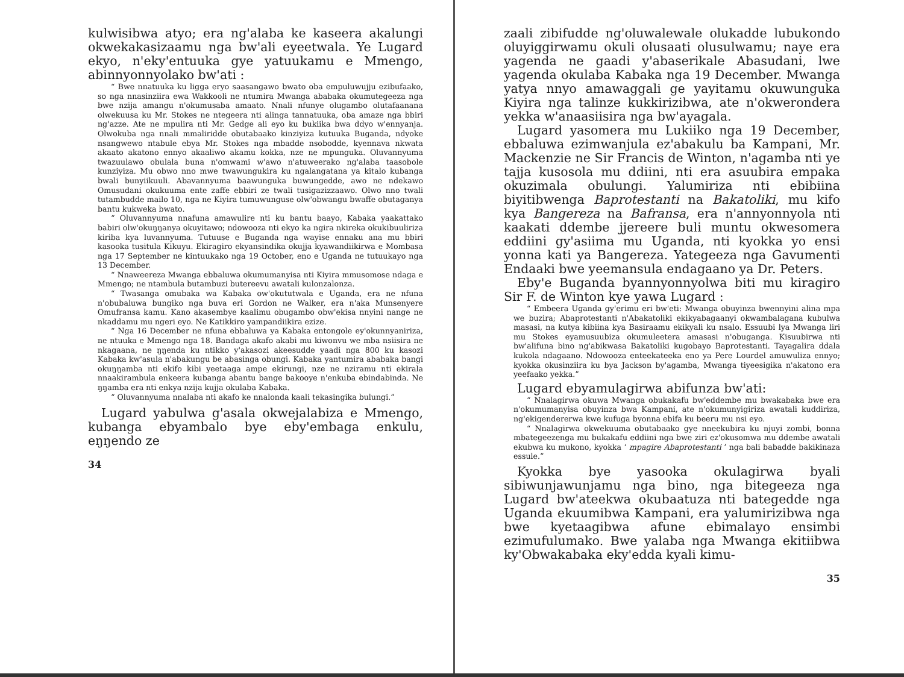kulwisibwa atyo; era ng'alaba ke kaseera akalungi okwekakasizaamu nga bw'ali eyeetwala. Ye Lugard ekyo, n'eky'entuuka gye yatuukamu e Mmengo, abinnyonnyolako bw'ati :
“ Bwe nnatuuka ku ligga eryo saasangawo bwato oba empuluwujju ezibufaako, so nga nnasinziira ewa Wakkooli ne ntumira Mwanga ababaka okumutegeeza nga bwe nzija amangu n'okumusaba amaato. Nnali nfunye olugambo olutafaanana olwekuusa ku Mr. Stokes ne ntegeera nti alinga tannatuuka, oba amaze nga bbiri ng'azze. Ate ne mpulira nti Mr. Gedge ali eyo ku bukiika bwa ddyo w'ennyanja. Olwokuba nga nnali mmaliridde obutabaako kinziyiza kutuuka Buganda, ndyoke nsangwewo ntabule ebya Mr. Stokes nga mbadde nsobodde, kyennava nkwata akaato akatono ennyo akaaliwo akamu kokka, nze ne mpunguka. Oluvannyuma twazuulawo obulala buna n'omwami w'awo n'atuweerako ng'alaba taasobole kunziyiza. Mu obwo nno mwe twawungukira ku ngalangatana ya kitalo kubanga bwali bunyiikuuli. Abavannyuma baawunguka buwungedde, awo ne ndekawo Omusudani okukuuma ente zaffe ebbiri ze twali tusigazizzaawo. Olwo nno twali tutambudde mailo 10, nga ne Kiyira tumuwunguse olw'obwangu bwaffe obutaganya bantu kukweka bwato.
“ Oluvannyuma nnafuna amawulire nti ku bantu baayo, Kabaka yaakattako babiri olw'okuŋŋanya okuyitawo; ndowooza nti ekyo ka ngira nkireka okukibuuliriza kiriba kya luvannyuma. Tutuuse e Buganda nga wayise ennaku ana mu bbiri kasooka tusitula Kikuyu. Ekiragiro ekyansindika okujja kyawandiikirwa e Mombasa nga 17 September ne kintuukako nga 19 October, eno e Uganda ne tutuukayo nga 13 December.
“ Nnaweereza Mwanga ebbaluwa okumumanyisa nti Kiyira mmusomose ndaga e Mmengo; ne ntambula butambuzi butereevu awatali kulonzalonza.
“ Twasanga omubaka wa Kabaka ow'okututwala e Uganda, era ne nfuna n'obubaluwa bungiko nga buva eri Gordon ne Walker, era n'aka Munsenyere Omufransa kamu. Kano akasembye kaalimu obugambo obw'ekisa nnyini nange ne nkaddamu mu ngeri eyo. Ne Katikkiro yampandiikira ezize.
“ Nga 16 December ne nfuna ebbaluwa ya Kabaka entongole ey'okunnyaniriza, ne ntuuka e Mmengo nga 18. Bandaga akafo akabi mu kiwonvu we mba nsiisira ne nkagaana, ne ŋŋenda ku ntikko y'akasozi akeesudde yaadi nga 800 ku kasozi Kabaka kw'asula n'abakungu be abasinga obungi. Kabaka yantumira ababaka bangi okuŋŋamba nti ekifo kibi yeetaaga ampe ekirungi, nze ne nziramu nti ekirala nnaakirambula enkeera kubanga abantu bange bakooye n'enkuba ebindabinda. Ne ŋŋamba era nti enkya nzija kujja okulaba Kabaka.
“ Oluvannyuma nnalaba nti akafo ke nnalonda kaali tekasingika bulungi.”
Lugard yabulwa g'asala okwejalabiza e Mmengo, kubanga ebyambalo bye eby'embaga enkulu, eŋŋendo ze
34
zaali zibifudde ng'oluwalewale olukadde lubukondo oluyiggirwamu okuli olusaati olusulwamu; naye era yagenda ne gaadi y'abaserikale Abasudani, lwe yagenda okulaba Kabaka nga 19 December. Mwanga yatya nnyo amawaggali ge yayitamu okuwunguka Kiyira nga talinze kukkirizibwa, ate n'okwerondera yekka w'anaasiisira nga bw'ayagala.
Lugard yasomera mu Lukiiko nga 19 December, ebbaluwa ezimwanjula ez'abakulu ba Kampani, Mr. Mackenzie ne Sir Francis de Winton, n'agamba nti ye tajja kusosola mu ddiini, nti era asuubira empaka okuzimala obulungi. Yalumiriza nti ebibiina biyitibwenga Baprotestanti na Bakatoliki, mu kifo kya Bangereza na Bafransa, era n'annyonnyola nti kaakati ddembe jjereere buli muntu okwesomera eddiini gy'asiima mu Uganda, nti kyokka yo ensi yonna kati ya Bangereza. Yategeeza nga Gavumenti Endaaki bwe yeemansula endagaano ya Dr. Peters.
Eby'e Buganda byannyonnyolwa biti mu kiragiro Sir F. de Winton kye yawa Lugard :
“ Embeera Uganda gy'erimu eri bw'eti: Mwanga obuyinza bwennyini alina mpa we buzira; Abaprotestanti n'Abakatoliki ekikyabagaanyi okwambalagana kubulwa masasi, na kutya kibiina kya Basiraamu ekikyali ku nsalo. Essuubi lya Mwanga liri mu Stokes eyamusuubiza okumuleetera amasasi n'obuganga. Kisuubirwa nti bw'alifuna bino ng'abikwasa Bakatoliki kugobayo Baprotestanti. Tayagalira ddala kukola ndagaano. Ndowooza enteekateeka eno ya Pere Lourdel amuwuliza ennyo; kyokka okusinziira ku bya Jackson by'agamba, Mwanga tiyeesigika n'akatono era yeefaako yekka.”
Lugard ebyamulagirwa abifunza bw'ati:
“ Nnalagirwa okuwa Mwanga obukakafu bw'eddembe mu bwakabaka bwe era n'okumumanyisa obuyinza bwa Kampani, ate n'okumunyigiriza awatali kuddiriza, ng'ekigendererwa kwe kufuga byonna ebifa ku beeru mu nsi eyo.
“ Nnalagirwa okwekuuma obutabaako gye nneekubira ku njuyi zombi, bonna mbategeezenga mu bukakafu eddiini nga bwe ziri ez'okusomwa mu ddembe awatali ekubwa ku mukono, kyokka ‘ mpagire Abaprotestanti ’ nga bali babadde bakikinaza essule.”
Kyokka bye yasooka okulagirwa byali sibiwunjawunjamu nga bino, nga bitegeeza nga Lugard bw'ateekwa okubaatuza nti bategedde nga Uganda ekuumibwa Kampani, era yalumirizibwa nga bwe kyetaagibwa afune ebimalayo ensimbi ezimufulumako. Bwe yalaba nga Mwanga ekitiibwa ky'Obwakabaka eky'edda kyali kimu-
35